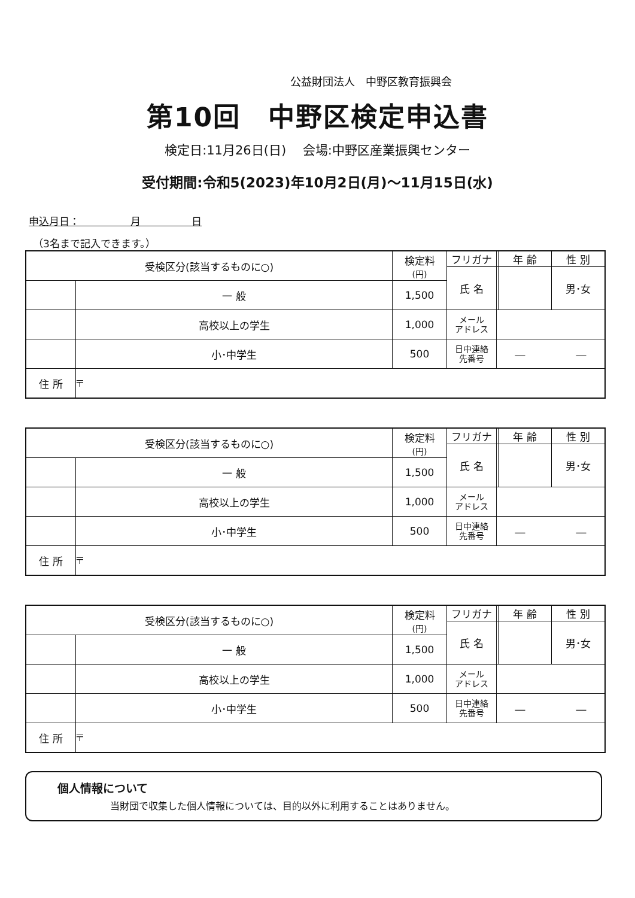公益財団法人　中野区教育振興会
第10回　中野区検定申込書
検定日:11月26日(日)　 会場:中野区産業振興センター
受付期間:令和5(2023)年10月2日(月)～11月15日(水)
申込月日：　　　　　月　　　　　日
（3名まで記入できます。）
| 受検区分(該当するものに○) | | 検定料 (円) | フリガナ | | 年 齢 | 性 別 |
| | | | 氏 名 | | | 男･女 |
| | 一 般 | 1,500 | | | | |
| | 高校以上の学生 | 1,000 | メール アドレス | | | |
| | 小･中学生 | 500 | 日中連絡 先番号 | ― ― | | |
| 住 所 | 〒 | | | | | |
| 受検区分(該当するものに○) | | 検定料 (円) | フリガナ | | 年 齢 | 性 別 |
| | | | 氏 名 | | | 男･女 |
| | 一 般 | 1,500 | | | | |
| | 高校以上の学生 | 1,000 | メール アドレス | | | |
| | 小･中学生 | 500 | 日中連絡 先番号 | ― ― | | |
| 住 所 | 〒 | | | | | |
| 受検区分(該当するものに○) | | 検定料 (円) | フリガナ | | 年 齢 | 性 別 |
| | | | 氏 名 | | | 男･女 |
| | 一 般 | 1,500 | | | | |
| | 高校以上の学生 | 1,000 | メール アドレス | | | |
| | 小･中学生 | 500 | 日中連絡 先番号 | ― ― | | |
| 住 所 | 〒 | | | | | |
個人情報について
当財団で収集した個人情報については、目的以外に利用することはありません。